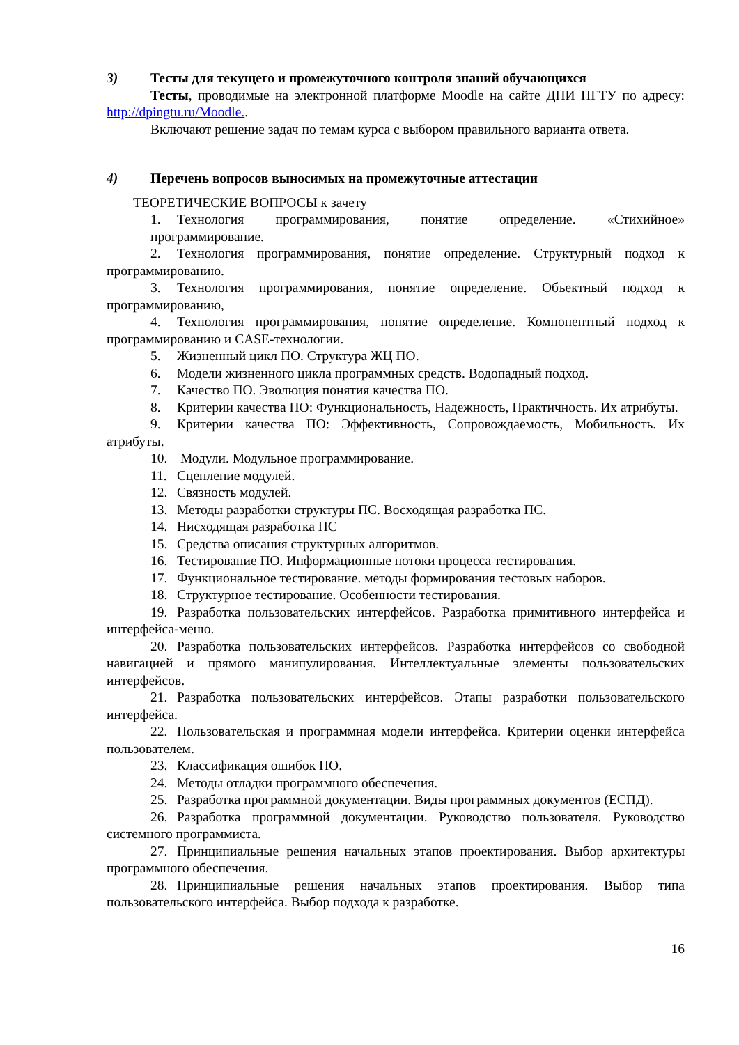3) Тесты для текущего и промежуточного контроля знаний обучающихся
Тесты, проводимые на электронной платформе Moodle на сайте ДПИ НГТУ по адресу: http://dpingtu.ru/Moodle..
Включают решение задач по темам курса с выбором правильного варианта ответа.
4) Перечень вопросов выносимых на промежуточные аттестации
ТЕОРЕТИЧЕСКИЕ ВОПРОСЫ к зачету
1. Технология программирования, понятие определение. «Стихийное» программирование.
2. Технология программирования, понятие определение. Структурный подход к программированию.
3. Технология программирования, понятие определение. Объектный подход к программированию,
4. Технология программирования, понятие определение. Компонентный подход к программированию и CASE-технологии.
5. Жизненный цикл ПО. Структура ЖЦ ПО.
6. Модели жизненного цикла программных средств. Водопадный подход.
7. Качество ПО. Эволюция понятия качества ПО.
8. Критерии качества ПО: Функциональность, Надежность, Практичность. Их атрибуты.
9. Критерии качества ПО: Эффективность, Сопровождаемость, Мобильность. Их атрибуты.
10. Модули. Модульное программирование.
11. Сцепление модулей.
12. Связность модулей.
13. Методы разработки структуры ПС. Восходящая разработка ПС.
14. Нисходящая разработка ПС
15. Средства описания структурных алгоритмов.
16. Тестирование ПО. Информационные потоки процесса тестирования.
17. Функциональное тестирование. методы формирования тестовых наборов.
18. Структурное тестирование. Особенности тестирования.
19. Разработка пользовательских интерфейсов. Разработка примитивного интерфейса и интерфейса-меню.
20. Разработка пользовательских интерфейсов. Разработка интерфейсов со свободной навигацией и прямого манипулирования. Интеллектуальные элементы пользовательских интерфейсов.
21. Разработка пользовательских интерфейсов. Этапы разработки пользовательского интерфейса.
22. Пользовательская и программная модели интерфейса. Критерии оценки интерфейса пользователем.
23. Классификация ошибок ПО.
24. Методы отладки программного обеспечения.
25. Разработка программной документации. Виды программных документов (ЕСПД).
26. Разработка программной документации. Руководство пользователя. Руководство системного программиста.
27. Принципиальные решения начальных этапов проектирования. Выбор архитектуры программного обеспечения.
28. Принципиальные решения начальных этапов проектирования. Выбор типа пользовательского интерфейса. Выбор подхода к разработке.
16